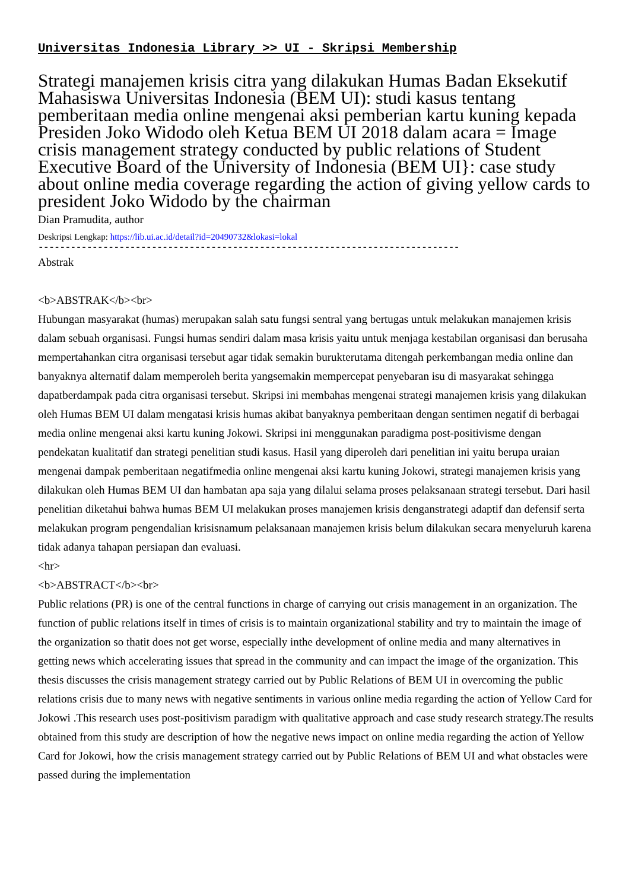Universitas Indonesia Library >> UI - Skripsi Membership
Strategi manajemen krisis citra yang dilakukan Humas Badan Eksekutif Mahasiswa Universitas Indonesia (BEM UI): studi kasus tentang pemberitaan media online mengenai aksi pemberian kartu kuning kepada Presiden Joko Widodo oleh Ketua BEM UI 2018 dalam acara = Image crisis management strategy conducted by public relations of Student Executive Board of the University of Indonesia (BEM UI}: case study about online media coverage regarding the action of giving yellow cards to president Joko Widodo by the chairman
Dian Pramudita, author
Deskripsi Lengkap: https://lib.ui.ac.id/detail?id=20490732&lokasi=lokal
------------------------------------------------------------------------------
Abstrak
<b>ABSTRAK</b><br>
Hubungan masyarakat (humas) merupakan salah satu fungsi sentral yang bertugas untuk melakukan manajemen krisis dalam sebuah organisasi. Fungsi humas sendiri dalam masa krisis yaitu untuk menjaga kestabilan organisasi dan berusaha mempertahankan citra organisasi tersebut agar tidak semakin burukterutama ditengah perkembangan media online dan banyaknya alternatif dalam memperoleh berita yangsemakin mempercepat penyebaran isu di masyarakat sehingga dapatberdampak pada citra organisasi tersebut. Skripsi ini membahas mengenai strategi manajemen krisis yang dilakukan oleh Humas BEM UI dalam mengatasi krisis humas akibat banyaknya pemberitaan dengan sentimen negatif di berbagai media online mengenai aksi kartu kuning Jokowi. Skripsi ini menggunakan paradigma post-positivisme dengan pendekatan kualitatif dan strategi penelitian studi kasus. Hasil yang diperoleh dari penelitian ini yaitu berupa uraian mengenai dampak pemberitaan negatifmedia online mengenai aksi kartu kuning Jokowi, strategi manajemen krisis yang dilakukan oleh Humas BEM UI dan hambatan apa saja yang dilalui selama proses pelaksanaan strategi tersebut. Dari hasil penelitian diketahui bahwa humas BEM UI melakukan proses manajemen krisis denganstrategi adaptif dan defensif serta melakukan program pengendalian krisisnamum pelaksanaan manajemen krisis belum dilakukan secara menyeluruh karena tidak adanya tahapan persiapan dan evaluasi.
<hr>
<b>ABSTRACT</b><br>
Public relations (PR) is one of the central functions in charge of carrying out crisis management in an organization. The function of public relations itself in times of crisis is to maintain organizational stability and try to maintain the image of the organization so thatit does not get worse, especially inthe development of online media and many alternatives in getting news which accelerating issues that spread in the community and can impact the image of the organization. This thesis discusses the crisis management strategy carried out by Public Relations of BEM UI in overcoming the public relations crisis due to many news with negative sentiments in various online media regarding the action of Yellow Card for Jokowi .This research uses post-positivism paradigm with qualitative approach and case study research strategy.The results obtained from this study are description of how the negative news impact on online media regarding the action of Yellow Card for Jokowi, how the crisis management strategy carried out by Public Relations of BEM UI and what obstacles were passed during the implementation